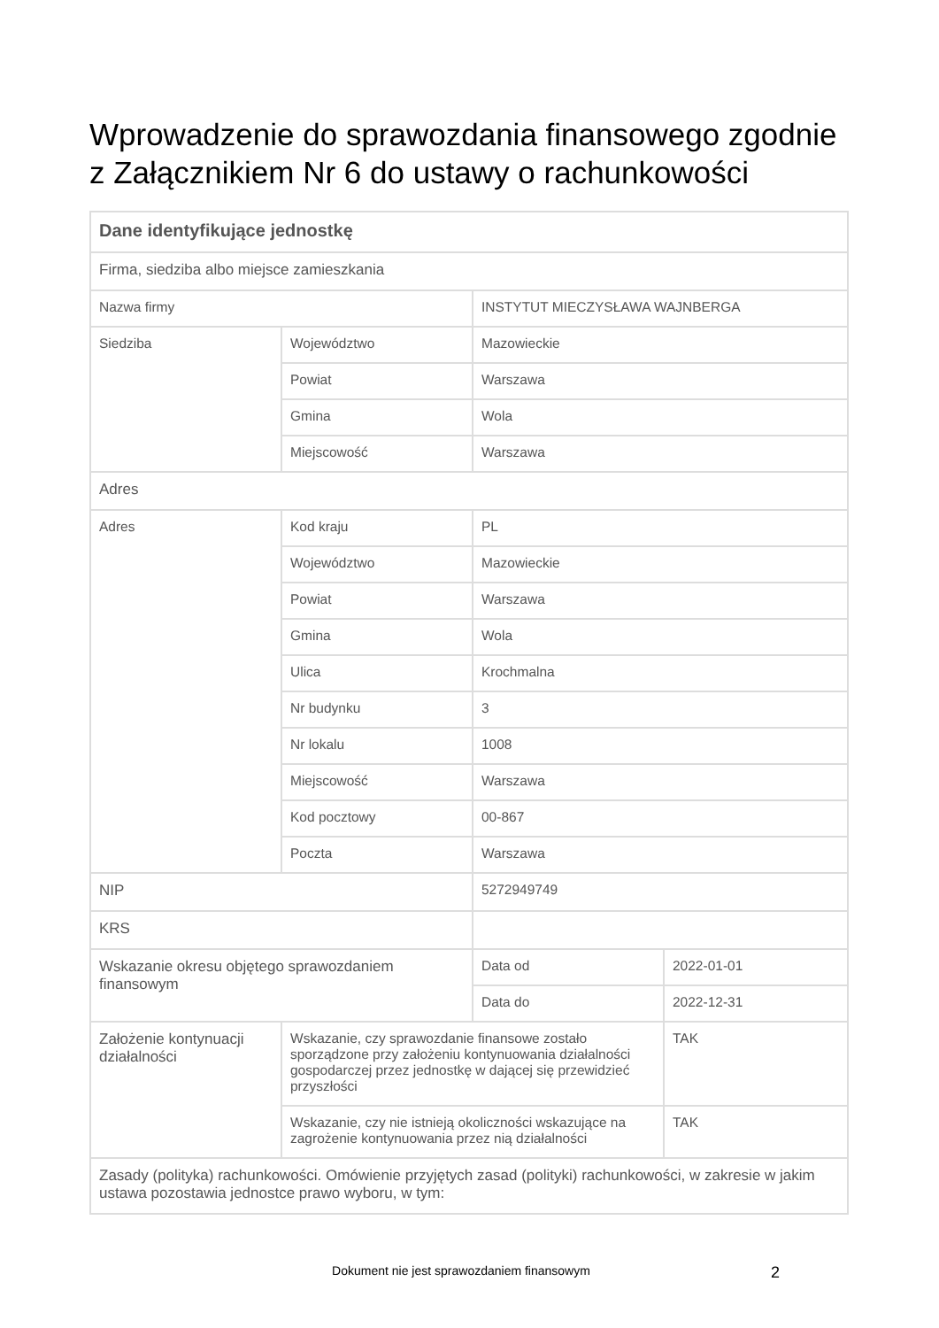Wprowadzenie do sprawozdania finansowego zgodnie z Załącznikiem Nr 6 do ustawy o rachunkowości
| Dane identyfikujące jednostkę | | | |
| Firma, siedziba albo miejsce zamieszkania | | | |
| Nazwa firmy | | INSTYTUT MIECZYSŁAWA WAJNBERGA | |
| Siedziba | Województwo | Mazowieckie | |
| | Powiat | Warszawa | |
| | Gmina | Wola | |
| | Miejscowość | Warszawa | |
| Adres | | | |
| Adres | Kod kraju | PL | |
| | Województwo | Mazowieckie | |
| | Powiat | Warszawa | |
| | Gmina | Wola | |
| | Ulica | Krochmalna | |
| | Nr budynku | 3 | |
| | Nr lokalu | 1008 | |
| | Miejscowość | Warszawa | |
| | Kod pocztowy | 00-867 | |
| | Poczta | Warszawa | |
| NIP | | 5272949749 | |
| KRS | | | |
| Wskazanie okresu objętego sprawozdaniem finansowym | | Data od | 2022-01-01 |
| | | Data do | 2022-12-31 |
| Założenie kontynuacji działalności | Wskazanie, czy sprawozdanie finansowe zostało sporządzone przy założeniu kontynuowania działalności gospodarczej przez jednostkę w dającej się przewidzieć przyszłości | | TAK |
| | Wskazanie, czy nie istnieją okoliczności wskazujące na zagrożenie kontynuowania przez nią działalności | | TAK |
| Zasady (polityka) rachunkowości. Omówienie przyjętych zasad (polityki) rachunkowości, w zakresie w jakim ustawa pozostawia jednostce prawo wyboru, w tym: | | | |
Dokument nie jest sprawozdaniem finansowym
2